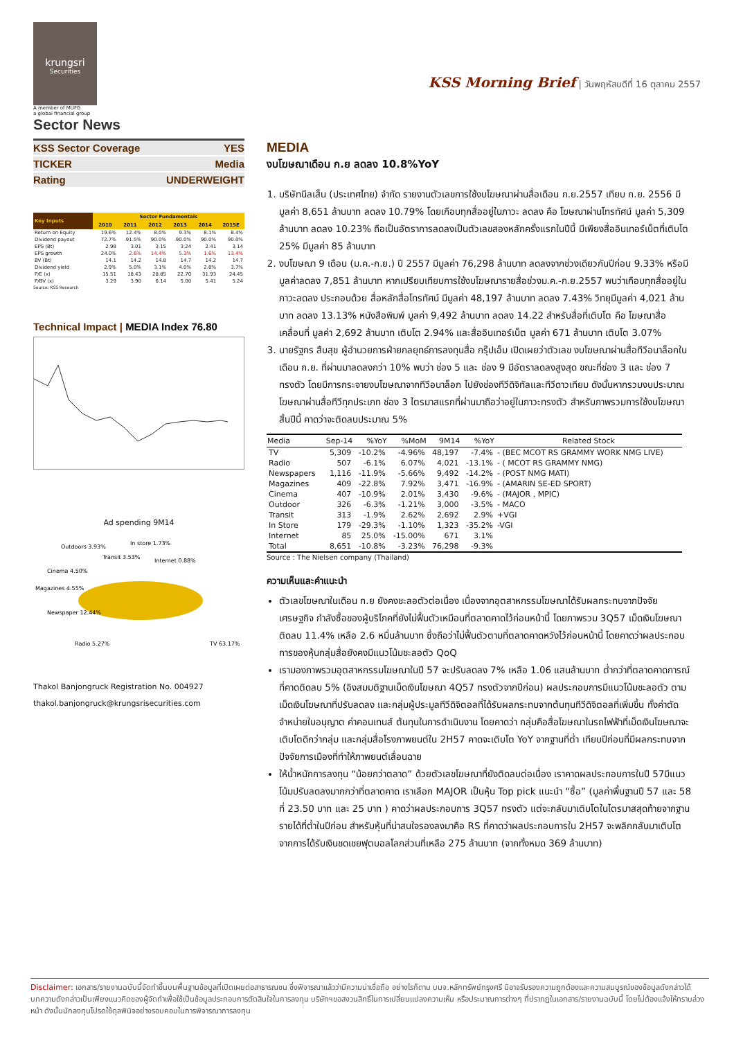krungsri
Securities
A member of MUFG
a global financial group
Sector News
KSS Morning Brief | วันพฤหัสบดีที่ 16 ตุลาคม 2557
| KSS Sector Coverage | YES |
| TICKER | Media |
| Rating | UNDERWEIGHT |
| Key Inputs | Sector Fundamentals | | | | | |
| --- | --- | --- | --- | --- | --- | --- |
| | 2010 | 2011 | 2012 | 2013 | 2014 | 2015E |
| Return on Equity | 19.6% | 12.4% | 8.0% | 9.3% | 8.1% | 8.4% |
| Dividend payout | 72.7% | 91.5% | 90.0% | 90.0% | 90.0% | 90.0% |
| EPS (Bt) | 2.98 | 3.01 | 3.15 | 3.24 | 2.41 | 3.14 |
| EPS growth | 24.0% | 2.6% | 14.4% | 5.3% | 1.6% | 13.4% |
| BV (Bt) | 14.1 | 14.2 | 14.8 | 14.7 | 14.2 | 14.7 |
| Dividend yield | 2.9% | 5.0% | 3.1% | 4.0% | 2.8% | 3.7% |
| P/E (x) | 15.51 | 18.43 | 28.85 | 22.70 | 31.93 | 24.45 |
| P/BV (x) | 3.29 | 3.90 | 6.14 | 5.00 | 5.41 | 5.24 |
Source: KSS Research
Technical Impact | MEDIA Index 76.80
Ad spending 9M14
Outdoors 3.93%
In store 1.73%
Transit 3.53%
Internet 0.88%
Cinema 4.50%
Magazines 4.55%
Newspaper 12.44%
Radio 5.27%
TV 63.17%
Thakol Banjongruck Registration No. 004927
thakol.banjongruck@krungsrisecurities.com
MEDIA
งบโฆษณาเดือน ก.ย ลดลง 10.8%YoY
1. บริษัทนีลเส็น (ประเทศไทย) จำกัด รายงานตัวเลขการใช้งบโฆษณาผ่านสื่อเดือน ก.ย.2557 เทียบ ก.ย. 2556 มีมูลค่า 8,651 ล้านบาท ลดลง 10.79% โดยเกือบทุกสื่ออยู่ในภาวะ ลดลง คือ โฆษณาผ่านโทรทัศน์ มูลค่า 5,309 ล้านบาท ลดลง 10.23% ถือเป็นอัตราการลดลงเป็นตัวเลขสองหลักครั้งแรกในปีนี้ มีเพียงสื่ออินเทอร์เน็ตที่เติบโต 25% มีมูลค่า 85 ล้านบาท
2. งบโฆษณา 9 เดือน (ม.ค.-ก.ย.) ปี 2557 มีมูลค่า 76,298 ล้านบาท ลดลงจากช่วงเดียวกันปีก่อน 9.33% หรือมีมูลค่าลดลง 7,851 ล้านบาท หากเปรียบเทียบการใช้งบโฆษณารายสื่อช่วงม.ค.-ก.ย.2557 พบว่าเกือบทุกสื่ออยู่ในภาวะลดลง ประกอบด้วย สื่อหลักสื่อโทรทัศน์ มีมูลค่า 48,197 ล้านบาท ลดลง 7.43% วิทยุมีมูลค่า 4,021 ล้านบาท ลดลง 13.13% หนังสือพิมพ์ มูลค่า 9,492 ล้านบาท ลดลง 14.22 สำหรับสื่อที่เติบโต คือ โฆษณาสื่อเคลื่อนที่ มูลค่า 2,692 ล้านบาท เติบโต 2.94% และสื่ออินเทอร์เน็ต มูลค่า 671 ล้านบาท เติบโต 3.07%
3. นายรัฐกร สืบสุข ผู้อำนวยการฝ่ายกลยุทธ์การลงทุนสื่อ กรุ๊ปเอ็ม เปิดเผยว่าตัวเลข งบโฆษณาผ่านสื่อทีวีอนาล็อกในเดือน ก.ย. ที่ผ่านมาลดลงกว่า 10% พบว่า ช่อง 5 และ ช่อง 9 มีอัตราลดลงสูงสุด ขณะที่ช่อง 3 และ ช่อง 7 ทรงตัว โดยมีการกระจายงบโฆษณาจากทีวีอนาล็อก ไปยังช่องทีวีดิจิทัลและทีวีดาวเทียม ดังนั้นหากรวมงบประมาณโฆษณาผ่านสื่อทีวีทุกประเภท ช่อง 3 ไตรมาสแรกที่ผ่านมาถือว่าอยู่ในภาวะทรงตัว สำหรับภาพรวมการใช้งบโฆษณาสิ้นปีนี้ คาดว่าจะติดลบประมาณ 5%
| Media | Sep-14 | %YoY | %MoM | 9M14 | %YoY | Related Stock |
| --- | --- | --- | --- | --- | --- | --- |
| TV | 5,309 | -10.2% | -4.96% | 48,197 | -7.4% | - (BEC MCOT RS GRAMMY WORK NMG LIVE) |
| Radio | 507 | -6.1% | 6.07% | 4,021 | -13.1% | - ( MCOT RS GRAMMY NMG) |
| Newspapers | 1,116 | -11.9% | -5.66% | 9,492 | -14.2% | - (POST NMG MATI) |
| Magazines | 409 | -22.8% | 7.92% | 3,471 | -16.9% | - (AMARIN SE-ED SPORT) |
| Cinema | 407 | -10.9% | 2.01% | 3,430 | -9.6% | - (MAJOR , MPIC) |
| Outdoor | 326 | -6.3% | -1.21% | 3,000 | -3.5% | - MACO |
| Transit | 313 | -1.9% | 2.62% | 2,692 | 2.9% | +VGI |
| In Store | 179 | -29.3% | -1.10% | 1,323 | -35.2% | -VGI |
| Internet | 85 | 25.0% | -15.00% | 671 | 3.1% | |
| Total | 8,651 | -10.8% | -3.23% | 76,298 | -9.3% | |
Source : The Nielsen company (Thailand)
ความเห็นและคำแนะนำ
ตัวเลขโฆษณาในเดือน ก.ย ยังคงชะลอตัวต่อเนื่อง เนื่องจากอุตสาหกรรมโฆษณาได้รับผลกระทบจากปัจจัยเศรษฐกิจ กำลังซื้อของผู้บริโภคที่ยังไม่ฟื้นตัวเหมือนที่ตลาดคาดไว้ก่อนหน้านี้ โดยภาพรวม 3Q57 เม็ดเงินโฆษณาติดลบ 11.4% เหลือ 2.6 หมื่นล้านบาท ซึ่งถือว่าไม่ฟื้นตัวตามที่ตลาดคาดหวังไว้ก่อนหน้านี้ โดยคาดว่าผลประกอบการของหุ้นกลุ่มสื่อยังคงมีแนวโน้มชะลอตัว QoQ
เรามองภาพรวมอุตสาหกรรมโฆษณาในปี 57 จะปรับลดลง 7% เหลือ 1.06 แสนล้านบาท ต่ำกว่าที่ตลาดคาดการณ์ที่คาดติดลบ 5% (อิงสมมติฐานเม็ดเงินโฆษณา 4Q57 ทรงตัวจากปีก่อน) ผลประกอบการมีแนวโน้มชะลอตัว ตามเม็ดเงินโฆษณาที่ปรับลดลง และกลุ่มผู้ประมูลทีวีดิจิตอลที่ได้รับผลกระทบจากต้นทุนทีวีดิจิตอลที่เพิ่มขึ้น ทั้งค่าตัดจำหน่ายใบอนุญาต ค่าคอนเทนส์ ต้นทุนในการดำเนินงาน โดยคาดว่า กลุ่มคือสื่อโฆษณาในรถไฟฟ้าที่เม็ดเงินโฆษณาจะเติบโตดีกว่ากลุ่ม และกลุ่มสื่อโรงภาพยนต์ใน 2H57 คาดจะเติบโต YoY จากฐานที่ต่ำ เทียบปีก่อนที่มีผลกระทบจากปัจจัยการเมืองที่ทำให้ภาพยนต์เลื่อนฉาย
ให้น้ำหนักการลงทุน “น้อยกว่าตลาด” ด้วยตัวเลขโฆษณาที่ยังติดลบต่อเนื่อง เราคาดผลประกอบการในปี 57มีแนวโน้มปรับลดลงมากกว่าที่ตลาดคาด เราเลือก MAJOR เป็นหุ้น Top pick แนะนำ “ซื้อ” (มูลค่าพื้นฐานปี 57 และ 58 ที่ 23.50 บาท และ 25 บาท ) คาดว่าผลประกอบการ 3Q57 ทรงตัว แต่จะกลับมาเติบโตในไตรมาสสุดท้ายจากฐานรายได้ที่ต่ำในปีก่อน สำหรับหุ้นที่น่าสนใจรองลงมาคือ RS ที่คาดว่าผลประกอบการใน 2H57 จะพลิกกลับมาเติบโต จากการได้รับเงินชดเชยฟุตบอลโลกส่วนที่เหลือ 275 ล้านบาท (จากทั้งหมด 369 ล้านบาท)
Disclaimer: เอกสาร/รายงานฉบับนี้จัดทำขึ้นบนพื้นฐานข้อมูลที่เปิดเผยต่อสาธารณชน ซึ่งพิจารณาแล้วว่ามีความน่าเชื่อถือ อย่างไรก็ตาม บมจ.หลักทรัพย์กรุงศรี มิอาจรับรองความถูกต้องและความสมบูรณ์ของข้อมูลดังกล่าวได้ บทความดังกล่าวเป็นเพียงแนวคิดของผู้จัดทำเพื่อใช้เป็นข้อมูลประกอบการตัดสินใจในการลงทุน บริษัทฯขอสงวนสิทธิ์ในการเปลี่ยนแปลงความเห็น หรือประมาณการต่างๆ ที่ปรากฏในเอกสาร/รายงานฉบับนี้ โดยไม่ต้องแจ้งให้ทราบล่วงหน้า ดังนั้นนักลงทุนโปรดใช้ดุลพินิจอย่างรอบคอบในการพิจารณาการลงทุน